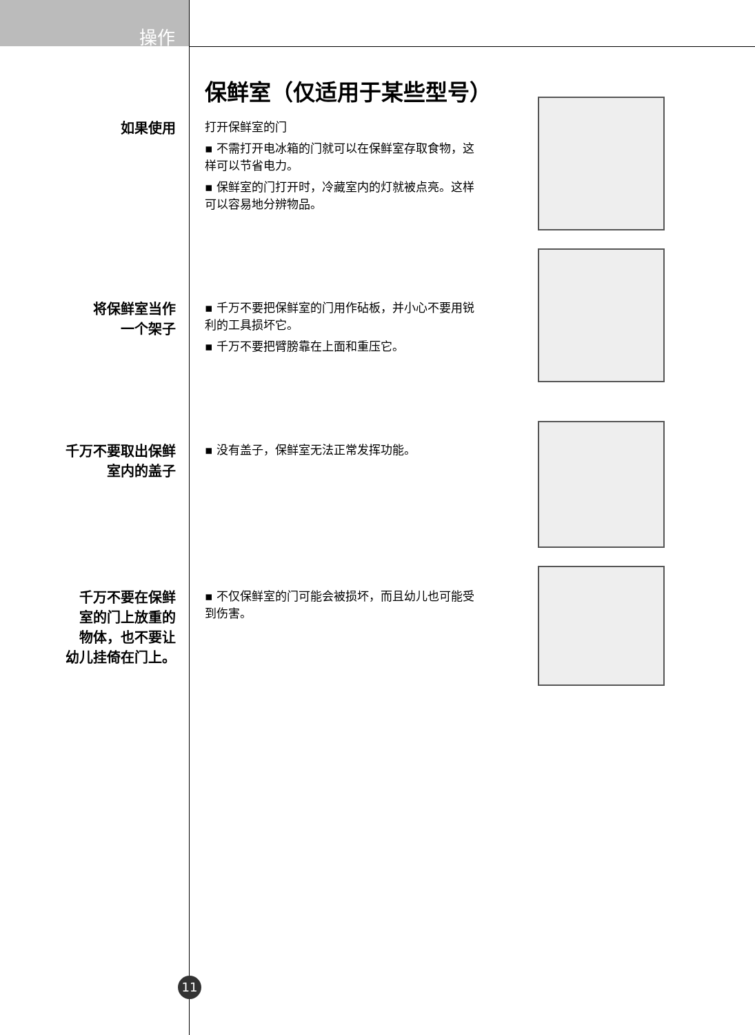操作
保鲜室（仅适用于某些型号）
如果使用
打开保鲜室的门
▪ 不需打开电冰箱的门就可以在保鲜室存取食物，这样可以节省电力。
▪ 保鲜室的门打开时，冷藏室内的灯就被点亮。这样可以容易地分辨物品。
将保鲜室当作
一个架子
▪ 千万不要把保鲜室的门用作砧板，并小心不要用锐利的工具损坏它。
▪ 千万不要把臂膀靠在上面和重压它。
千万不要取出保鲜
室内的盖子
▪ 没有盖子，保鲜室无法正常发挥功能。
千万不要在保鲜
室的门上放重的
物体，也不要让
幼儿挂倚在门上。
▪ 不仅保鲜室的门可能会被损坏，而且幼儿也可能受到伤害。
11